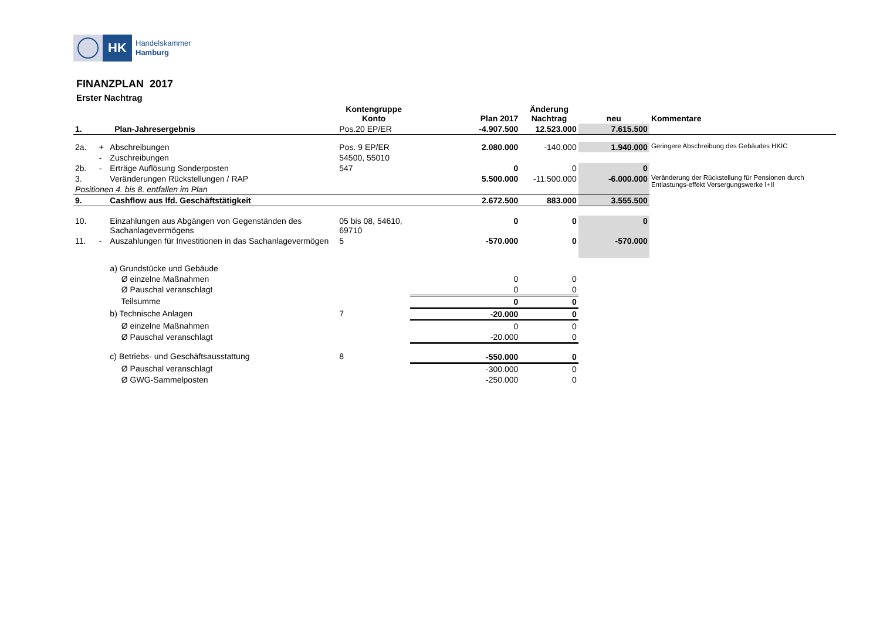HK
Handelskammer
Hamburg
FINANZPLAN 2017
Erster Nachtrag
| | | | Kontengruppe Konto | Plan 2017 | Änderung Nachtrag | neu | Kommentare |
| --- | --- | --- | --- | --- | --- | --- | --- |
| 1. | | Plan-Jahresergebnis | Pos.20 EP/ER | -4.907.500 | 12.523.000 | 7.615.500 | |
| 2a. | + | Abschreibungen | Pos. 9 EP/ER | 2.080.000 | -140.000 | 1.940.000 | Geringere Abschreibung des Gebäudes HKIC |
| | - | Zuschreibungen | 54500, 55010 | | | | |
| 2b. | - | Erträge Auflösung Sonderposten | 547 | 0 | 0 | 0 | |
| 3. | | Veränderungen Rückstellungen / RAP | | 5.500.000 | -11.500.000 | -6.000.000 | Veränderung der Rückstellung für Pensionen durch Entlastungs-effekt Versergungswerke I+II |
| Positionen 4. bis 8. entfallen im Plan | | | | | | | |
| 9. | | Cashflow aus lfd. Geschäftstätigkeit | | 2.672.500 | 883.000 | 3.555.500 | |
| 10. | | Einzahlungen aus Abgängen von Gegenständen des Sachanlagevermögens | 05 bis 08, 54610, 69710 | 0 | 0 | 0 | |
| 11. | - | Auszahlungen für Investitionen in das Sachanlagevermögen | 5 | -570.000 | 0 | -570.000 | |
| | | a) Grundstücke und Gebäude | | | | | |
| | | Ø einzelne Maßnahmen | | 0 | 0 | | |
| | | Ø Pauschal veranschlagt | | 0 | 0 | | |
| | | Teilsumme | | 0 | 0 | | |
| | | b) Technische Anlagen | 7 | -20.000 | 0 | | |
| | | Ø einzelne Maßnahmen | | 0 | 0 | | |
| | | Ø Pauschal veranschlagt | | -20.000 | 0 | | |
| | | c) Betriebs- und Geschäftsausstattung | 8 | -550.000 | 0 | | |
| | | Ø Pauschal veranschlagt | | -300.000 | 0 | | |
| | | Ø GWG-Sammelposten | | -250.000 | 0 | | |